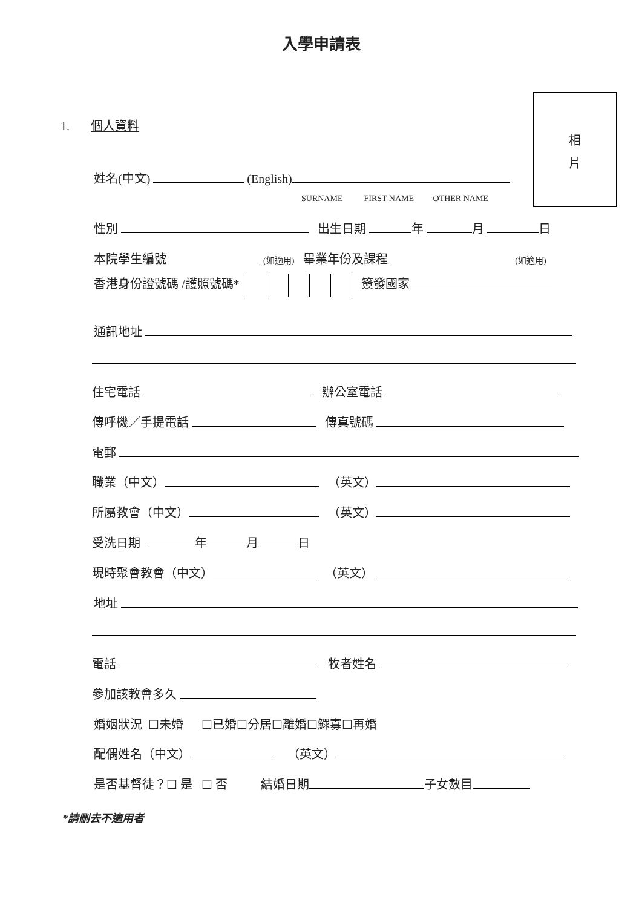入學申請表
相
片
1. 個人資料
姓名(中文) (English)
SURNAME FIRST NAME OTHER NAME
性別 出生日期 年 月 日
本院學生編號 (如適用) 畢業年份及課程 (如適用)
香港身份證號碼 /護照號碼* 簽發國家
通訊地址
住宅電話 辦公室電話
傳呼機／手提電話 傳真號碼
電郵
職業（中文） （英文）
所屬教會（中文） （英文）
受洗日期 年 月 日
現時聚會教會（中文） （英文）
地址
電話 牧者姓名
參加該教會多久
婚姻狀況 ☐未婚 ☐已婚☐分居☐離婚☐鰥寡☐再婚
配偶姓名（中文） （英文）
是否基督徒？☐ 是 ☐ 否 結婚日期 子女數目
*請刪去不適用者